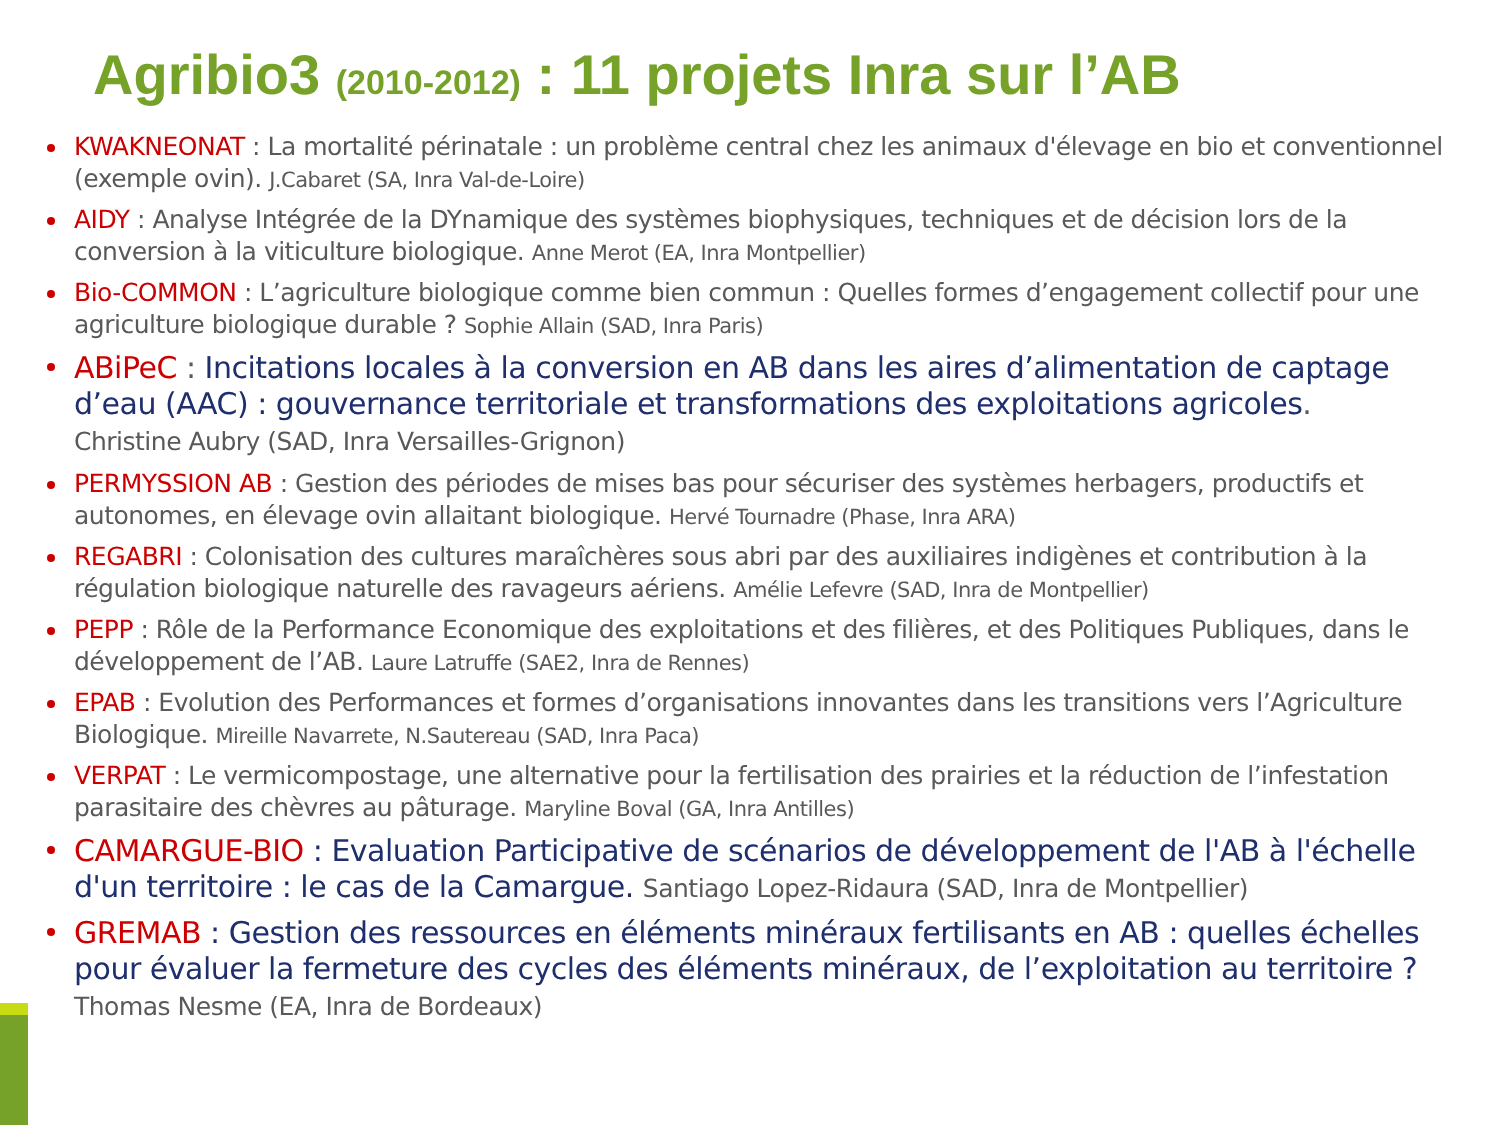Agribio3 (2010-2012) : 11 projets Inra sur l’AB
KWAKNEONAT : La mortalité périnatale : un problème central chez les animaux d'élevage en bio et conventionnel (exemple ovin). J.Cabaret (SA, Inra Val-de-Loire)
AIDY : Analyse Intégrée de la DYnamique des systèmes biophysiques, techniques et de décision lors de la conversion à la viticulture biologique. Anne Merot (EA, Inra Montpellier)
Bio-COMMON : L’agriculture biologique comme bien commun : Quelles formes d’engagement collectif pour une agriculture biologique durable ? Sophie Allain (SAD, Inra Paris)
ABiPeC : Incitations locales à la conversion en AB dans les aires d’alimentation de captage d’eau (AAC) : gouvernance territoriale et transformations des exploitations agricoles.
Christine Aubry (SAD, Inra Versailles-Grignon)
PERMYSSION AB : Gestion des périodes de mises bas pour sécuriser des systèmes herbagers, productifs et autonomes, en élevage ovin allaitant biologique. Hervé Tournadre (Phase, Inra ARA)
REGABRI : Colonisation des cultures maraîchères sous abri par des auxiliaires indigènes et contribution à la régulation biologique naturelle des ravageurs aériens. Amélie Lefevre (SAD, Inra de Montpellier)
PEPP : Rôle de la Performance Economique des exploitations et des filières, et des Politiques Publiques, dans le développement de l’AB. Laure Latruffe (SAE2, Inra de Rennes)
EPAB : Evolution des Performances et formes d’organisations innovantes dans les transitions vers l’Agriculture Biologique. Mireille Navarrete, N.Sautereau (SAD, Inra Paca)
VERPAT : Le vermicompostage, une alternative pour la fertilisation des prairies et la réduction de l’infestation parasitaire des chèvres au pâturage. Maryline Boval (GA, Inra Antilles)
CAMARGUE-BIO : Evaluation Participative de scénarios de développement de l'AB à l'échelle d'un territoire : le cas de la Camargue. Santiago Lopez-Ridaura (SAD, Inra de Montpellier)
GREMAB : Gestion des ressources en éléments minéraux fertilisants en AB : quelles échelles pour évaluer la fermeture des cycles des éléments minéraux, de l’exploitation au territoire ?
Thomas Nesme (EA, Inra de Bordeaux)